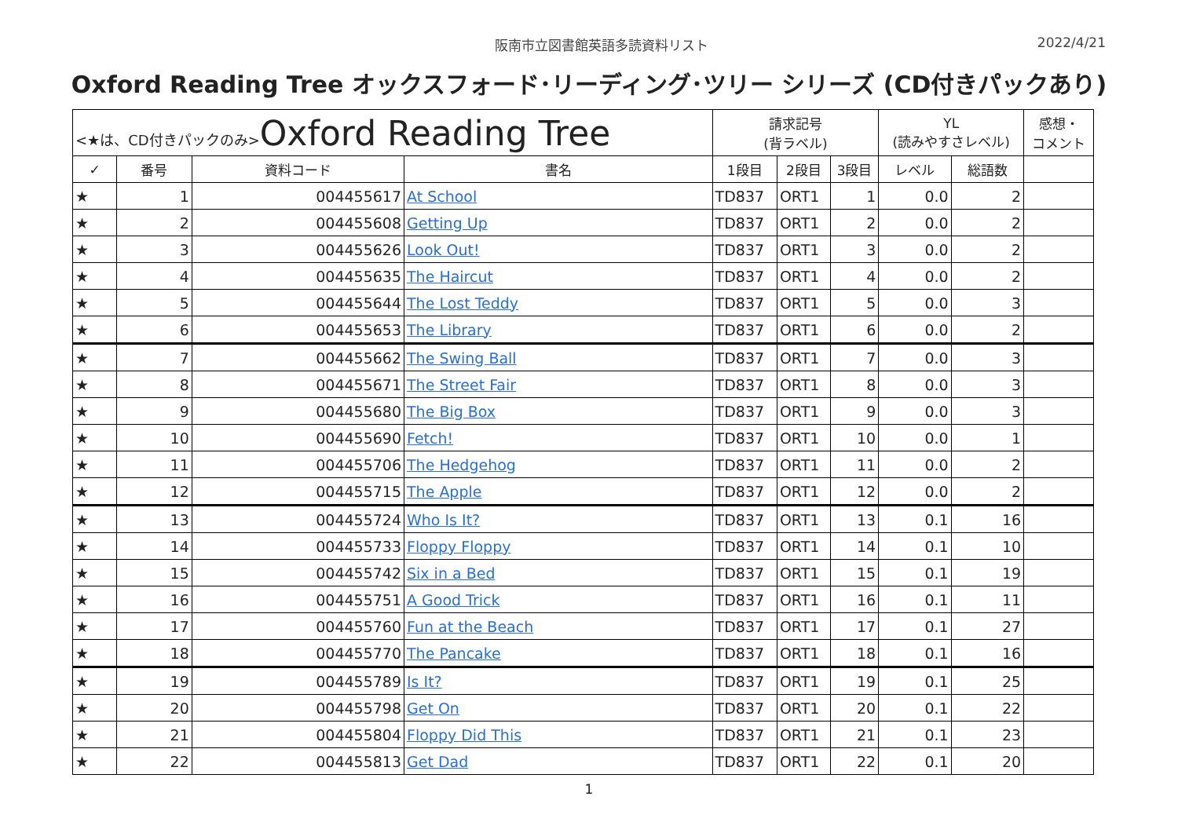阪南市立図書館英語多読資料リスト 2022/4/21
Oxford Reading Tree オックスフォード･リーディング･ツリー シリーズ (CD付きパックあり)
| <★は、CD付きパックのみ> Oxford Reading Tree | | | | 請求記号 (背ラベル) | | | YL (読みやすさレベル) | | 感想・ コメント |
| --- | --- | --- | --- | --- | --- | --- | --- | --- | --- |
| ✓ | 番号 | 資料コード | 書名 | 1段目 | 2段目 | 3段目 | レベル | 総語数 | |
| ★ | 1 | 004455617 | At School | TD837 | ORT1 | 1 | 0.0 | 2 | |
| ★ | 2 | 004455608 | Getting Up | TD837 | ORT1 | 2 | 0.0 | 2 | |
| ★ | 3 | 004455626 | Look Out! | TD837 | ORT1 | 3 | 0.0 | 2 | |
| ★ | 4 | 004455635 | The Haircut | TD837 | ORT1 | 4 | 0.0 | 2 | |
| ★ | 5 | 004455644 | The Lost Teddy | TD837 | ORT1 | 5 | 0.0 | 3 | |
| ★ | 6 | 004455653 | The Library | TD837 | ORT1 | 6 | 0.0 | 2 | |
| ★ | 7 | 004455662 | The Swing Ball | TD837 | ORT1 | 7 | 0.0 | 3 | |
| ★ | 8 | 004455671 | The Street Fair | TD837 | ORT1 | 8 | 0.0 | 3 | |
| ★ | 9 | 004455680 | The Big Box | TD837 | ORT1 | 9 | 0.0 | 3 | |
| ★ | 10 | 004455690 | Fetch! | TD837 | ORT1 | 10 | 0.0 | 1 | |
| ★ | 11 | 004455706 | The Hedgehog | TD837 | ORT1 | 11 | 0.0 | 2 | |
| ★ | 12 | 004455715 | The Apple | TD837 | ORT1 | 12 | 0.0 | 2 | |
| ★ | 13 | 004455724 | Who Is It? | TD837 | ORT1 | 13 | 0.1 | 16 | |
| ★ | 14 | 004455733 | Floppy Floppy | TD837 | ORT1 | 14 | 0.1 | 10 | |
| ★ | 15 | 004455742 | Six in a Bed | TD837 | ORT1 | 15 | 0.1 | 19 | |
| ★ | 16 | 004455751 | A Good Trick | TD837 | ORT1 | 16 | 0.1 | 11 | |
| ★ | 17 | 004455760 | Fun at the Beach | TD837 | ORT1 | 17 | 0.1 | 27 | |
| ★ | 18 | 004455770 | The Pancake | TD837 | ORT1 | 18 | 0.1 | 16 | |
| ★ | 19 | 004455789 | Is It? | TD837 | ORT1 | 19 | 0.1 | 25 | |
| ★ | 20 | 004455798 | Get On | TD837 | ORT1 | 20 | 0.1 | 22 | |
| ★ | 21 | 004455804 | Floppy Did This | TD837 | ORT1 | 21 | 0.1 | 23 | |
| ★ | 22 | 004455813 | Get Dad | TD837 | ORT1 | 22 | 0.1 | 20 | |
1